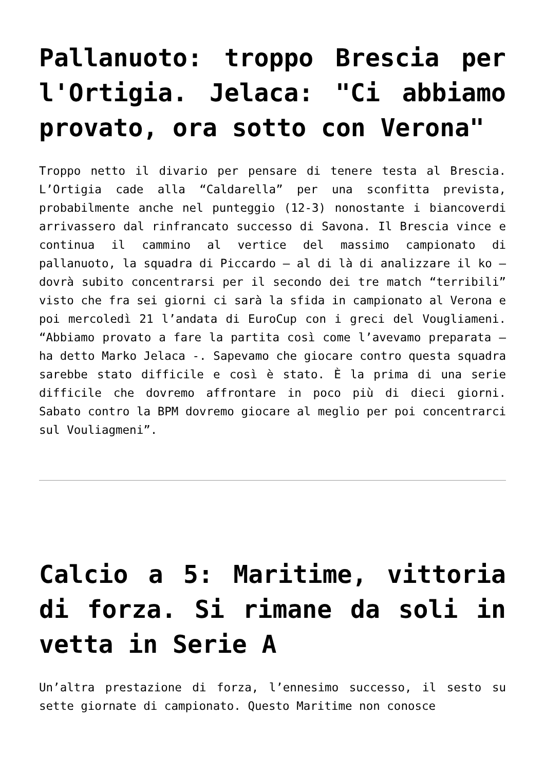Pallanuoto: troppo Brescia per l'Ortigia. Jelaca: "Ci abbiamo provato, ora sotto con Verona"
Troppo netto il divario per pensare di tenere testa al Brescia. L’Ortigia cade alla “Caldarella” per una sconfitta prevista, probabilmente anche nel punteggio (12-3) nonostante i biancoverdi arrivassero dal rinfrancato successo di Savona. Il Brescia vince e continua il cammino al vertice del massimo campionato di pallanuoto, la squadra di Piccardo – al di là di analizzare il ko – dovrà subito concentrarsi per il secondo dei tre match “terribili” visto che fra sei giorni ci sarà la sfida in campionato al Verona e poi mercoledì 21 l’andata di EuroCup con i greci del Vougliameni. “Abbiamo provato a fare la partita così come l’avevamo preparata – ha detto Marko Jelaca -. Sapevamo che giocare contro questa squadra sarebbe stato difficile e così è stato. È la prima di una serie difficile che dovremo affrontare in poco più di dieci giorni. Sabato contro la BPM dovremo giocare al meglio per poi concentrarci sul Vouliagmeni”.
Calcio a 5: Maritime, vittoria di forza. Si rimane da soli in vetta in Serie A
Un’altra prestazione di forza, l’ennesimo successo, il sesto su sette giornate di campionato. Questo Maritime non conosce